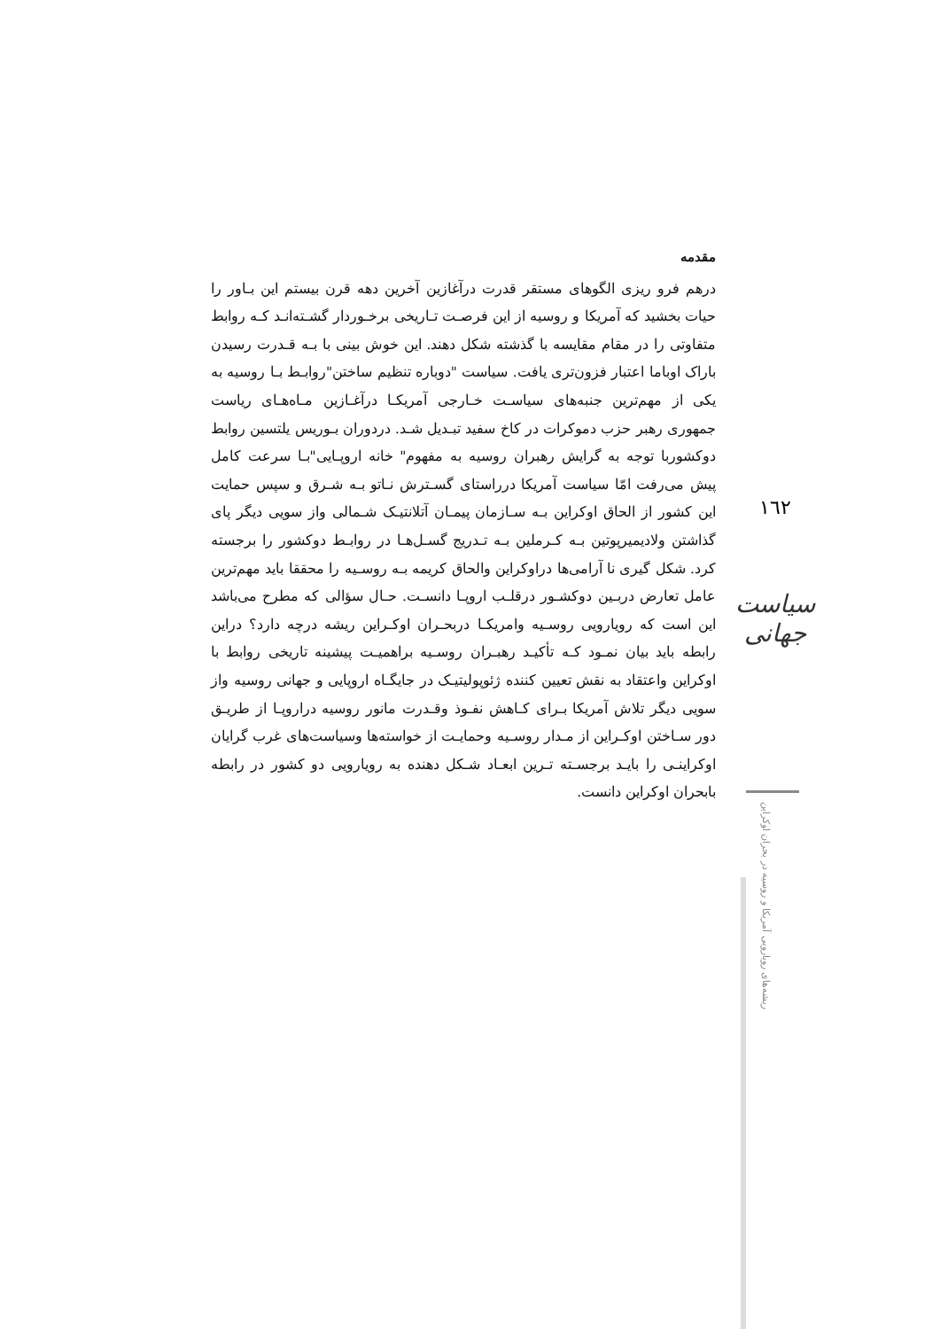مقدمه
درهم فرو ریزی الگوهای مستقر قدرت درآغازین آخرین دهه قرن بیستم این بـاور را حیات بخشید که آمریکا و روسیه از این فرصـت تـاریخی برخـوردار گشـته‌انـد کـه روابط متفاوتی را در مقام مقایسه با گذشته شکل دهند. این خوش بینی با بـه قـدرت رسیدن باراک اوباما اعتبار فزون‌تری یافت. سیاست "دوباره تنظیم ساختن"روابـط بـا روسیه به یکی از مهم‌ترین جنبه‌های سیاسـت خـارجی آمریکـا درآغـازین مـاه‌هـای ریاست جمهوری رهبر حزب دموکرات در کاخ سفید تبـدیل شـد. دردوران بـوریس یلتسین روابط دوکشوربا توجه به گرایش رهبران روسیه به مفهوم" خانه اروپـایی"بـا سرعت کامل پیش می‌رفت امّا سیاست آمریکا درراستای گسـترش نـاتو بـه شـرق و سپس حمایت این کشور از الحاق اوکراین بـه سـازمان پیمـان آتلانتیـک شـمالی واز سویی دیگر پای گذاشتن ولادیمیرپوتین بـه کـرملین بـه تـدریج گسـل‌هـا در روابـط دوکشور را برجسته کرد. شکل گیری نا آرامی‌ها دراوکراین والحاق کریمه بـه روسـیه را محققا باید مهم‌ترین عامل تعارض دربـین دوکشـور درقلـب اروپـا دانسـت. حـال سؤالی که مطرح می‌باشد این است که رویارویی روسـیه وامریکـا دربحـران اوکـراین ریشه درچه دارد؟ دراین رابطه باید بیان نمـود کـه تأکیـد رهبـران روسـیه براهمیـت پیشینه تاریخی روابط با اوکراین واعتقاد به نقش تعیین کننده ژئوپولیتیـک در جایگـاه اروپایی و جهانی روسیه واز سویی دیگر تلاش آمریکا بـرای کـاهش نفـوذ وقـدرت مانور روسیه دراروپـا از طریـق دور سـاختن اوکـراین از مـدار روسـیه وحمایـت از خواسته‌ها وسیاست‌های غرب گرایان اوکراینـی را بایـد برجسـته تـرین ابعـاد شـکل دهنده به رویارویی دو کشور در رابطه بابحران اوکراین دانست.
١٦٢
سیاست جهانی
ریشه‌های رویارویی آمریکا و روسیه در بحران اوکراین